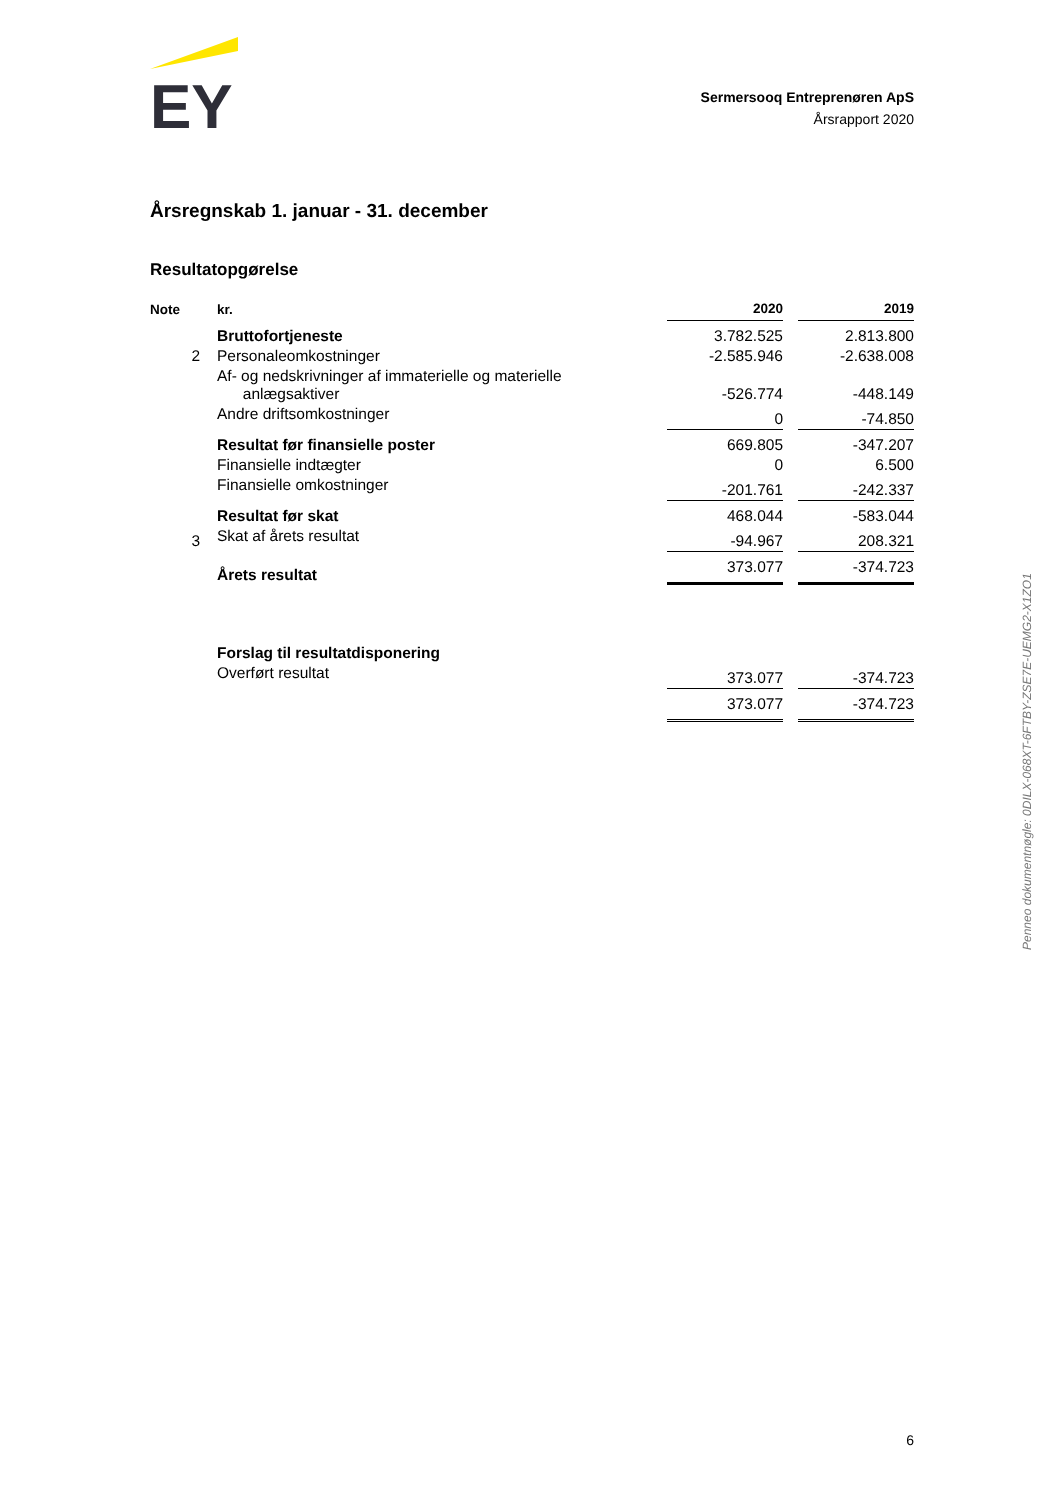EY
Sermersooq Entreprenøren ApS
Årsrapport 2020
Årsregnskab 1. januar - 31. december
Resultatopgørelse
| Note | kr. | 2020 | | 2019 |
| --- | --- | --- | --- | --- |
| | Bruttofortjeneste | 3.782.525 | | 2.813.800 |
| 2 | Personaleomkostninger | -2.585.946 | | -2.638.008 |
| | Af- og nedskrivninger af immaterielle og materielle anlægsaktiver | -526.774 | | -448.149 |
| | Andre driftsomkostninger | 0 | | -74.850 |
| | Resultat før finansielle poster | 669.805 | | -347.207 |
| | Finansielle indtægter | 0 | | 6.500 |
| | Finansielle omkostninger | -201.761 | | -242.337 |
| | Resultat før skat | 468.044 | | -583.044 |
| 3 | Skat af årets resultat | -94.967 | | 208.321 |
| | Årets resultat | 373.077 | | -374.723 |
| | Forslag til resultatdisponering | | | |
| | Overført resultat | 373.077 | | -374.723 |
| | | 373.077 | | -374.723 |
Penneo dokumentnøgle: 0DILX-068XT-6FTBY-ZSE7E-UEMG2-X1ZO1
6